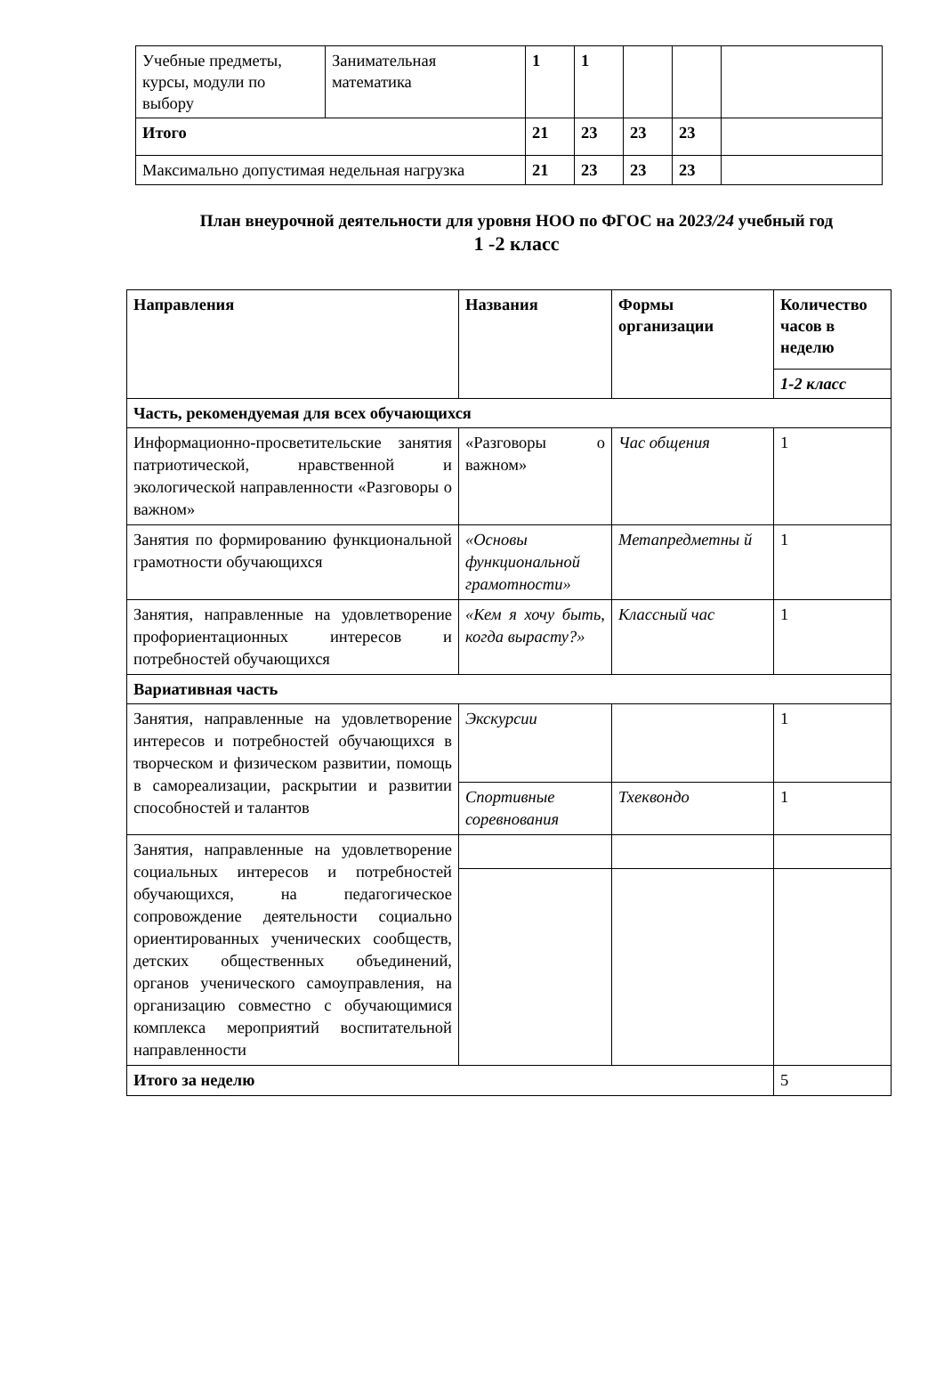| Учебные предметы, курсы, модули по выбору | Занимательная математика | 1 | 1 | | | |
| Итого | | 21 | 23 | 23 | 23 | |
| Максимально допустимая недельная нагрузка | | 21 | 23 | 23 | 23 | |
План внеурочной деятельности для уровня НОО по ФГОС на 2023/24 учебный год
1 -2 класс
| Направления | Названия | Формы организации | Количество часов в неделю |
| --- | --- | --- | --- |
| | | | 1-2 класс |
| Часть, рекомендуемая для всех обучающихся | | | |
| Информационно-просветительские занятия патриотической, нравственной и экологической направленности «Разговоры о важном» | «Разговоры о важном» | Час общения | 1 |
| Занятия по формированию функциональной грамотности обучающихся | «Основы функциональной грамотности» | Метапредметны й | 1 |
| Занятия, направленные на удовлетворение профориентационных интересов и потребностей обучающихся | «Кем я хочу быть, когда вырасту?» | Классный час | 1 |
| Вариативная часть | | | |
| Занятия, направленные на удовлетворение интересов и потребностей обучающихся в творческом и физическом развитии, помощь в самореализации, раскрытии и развитии способностей и талантов | Экскурсии | | 1 |
| | Спортивные соревнования | Тхеквондо | 1 |
| Занятия, направленные на удовлетворение социальных интересов и потребностей обучающихся, на педагогическое сопровождение деятельности социально ориентированных ученических сообществ, детских общественных объединений, органов ученического самоуправления, на организацию совместно с обучающимися комплекса мероприятий воспитательной направленности | | | |
| Итого за неделю | | | 5 |